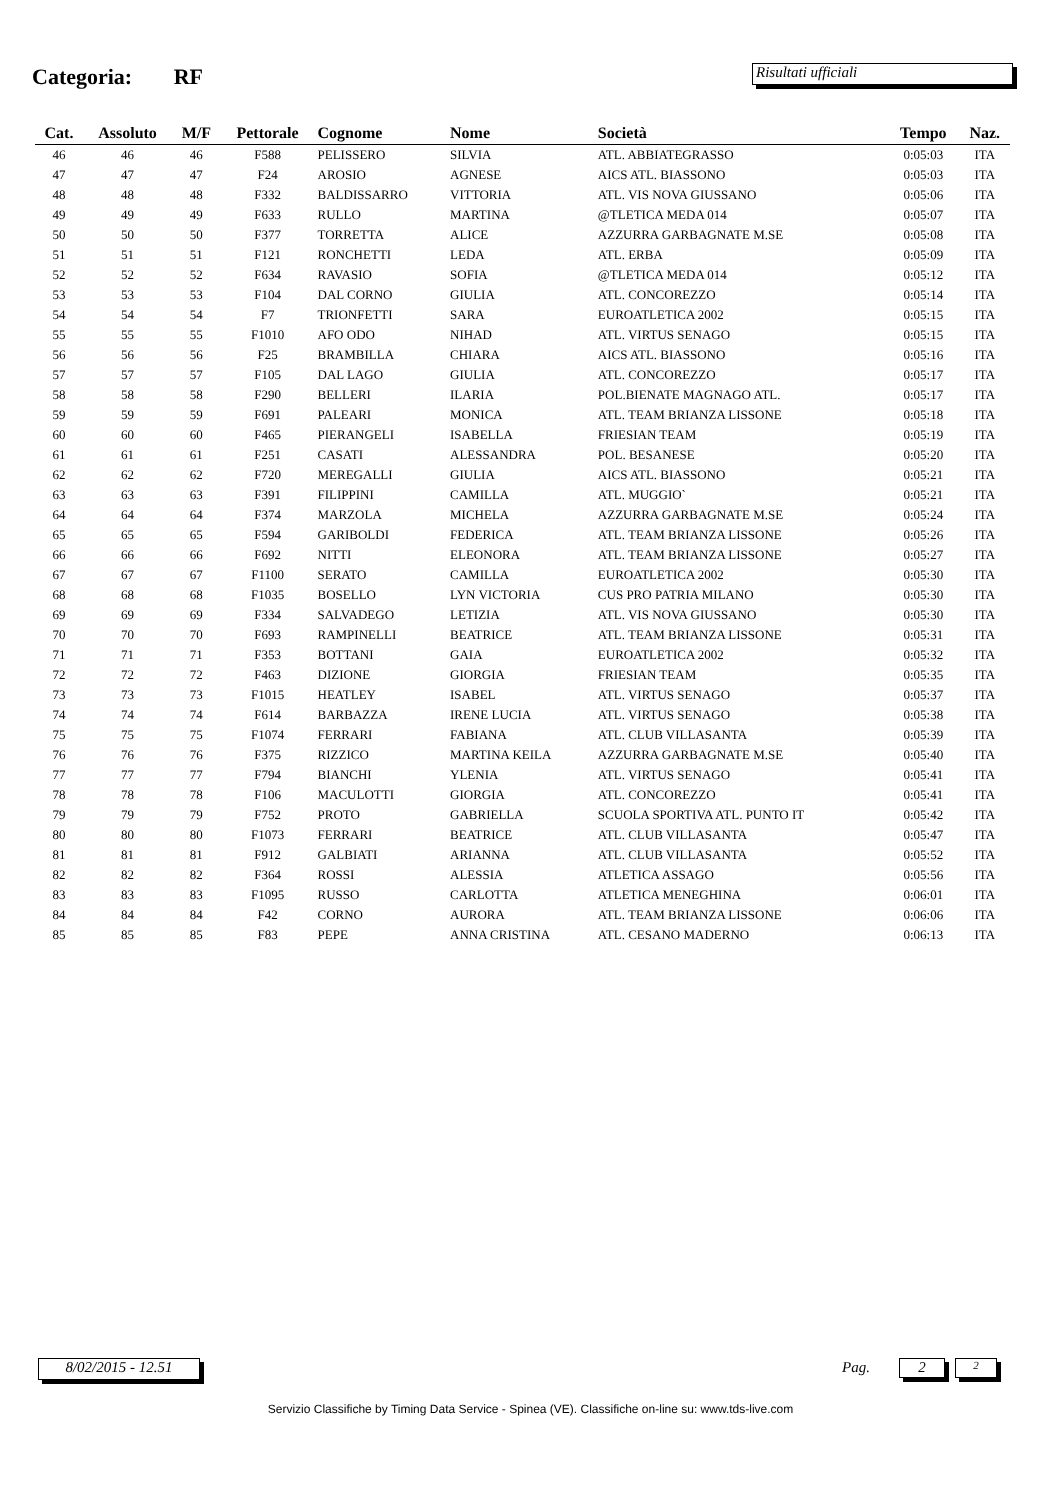Categoria: RF Risultati ufficiali
| Cat. | Assoluto | M/F | Pettorale | Cognome | Nome | Società | Tempo | Naz. |
| --- | --- | --- | --- | --- | --- | --- | --- | --- |
| 46 | 46 | 46 | F588 | PELISSERO | SILVIA | ATL. ABBIATEGRASSO | 0:05:03 | ITA |
| 47 | 47 | 47 | F24 | AROSIO | AGNESE | AICS ATL. BIASSONO | 0:05:03 | ITA |
| 48 | 48 | 48 | F332 | BALDISSARRO | VITTORIA | ATL. VIS NOVA GIUSSANO | 0:05:06 | ITA |
| 49 | 49 | 49 | F633 | RULLO | MARTINA | @TLETICA MEDA 014 | 0:05:07 | ITA |
| 50 | 50 | 50 | F377 | TORRETTA | ALICE | AZZURRA GARBAGNATE M.SE | 0:05:08 | ITA |
| 51 | 51 | 51 | F121 | RONCHETTI | LEDA | ATL. ERBA | 0:05:09 | ITA |
| 52 | 52 | 52 | F634 | RAVASIO | SOFIA | @TLETICA MEDA 014 | 0:05:12 | ITA |
| 53 | 53 | 53 | F104 | DAL CORNO | GIULIA | ATL. CONCOREZZO | 0:05:14 | ITA |
| 54 | 54 | 54 | F7 | TRIONFETTI | SARA | EUROATLETICA 2002 | 0:05:15 | ITA |
| 55 | 55 | 55 | F1010 | AFO ODO | NIHAD | ATL. VIRTUS SENAGO | 0:05:15 | ITA |
| 56 | 56 | 56 | F25 | BRAMBILLA | CHIARA | AICS ATL. BIASSONO | 0:05:16 | ITA |
| 57 | 57 | 57 | F105 | DAL LAGO | GIULIA | ATL. CONCOREZZO | 0:05:17 | ITA |
| 58 | 58 | 58 | F290 | BELLERI | ILARIA | POL.BIENATE MAGNAGO ATL. | 0:05:17 | ITA |
| 59 | 59 | 59 | F691 | PALEARI | MONICA | ATL. TEAM BRIANZA LISSONE | 0:05:18 | ITA |
| 60 | 60 | 60 | F465 | PIERANGELI | ISABELLA | FRIESIAN TEAM | 0:05:19 | ITA |
| 61 | 61 | 61 | F251 | CASATI | ALESSANDRA | POL. BESANESE | 0:05:20 | ITA |
| 62 | 62 | 62 | F720 | MEREGALLI | GIULIA | AICS ATL. BIASSONO | 0:05:21 | ITA |
| 63 | 63 | 63 | F391 | FILIPPINI | CAMILLA | ATL. MUGGIO` | 0:05:21 | ITA |
| 64 | 64 | 64 | F374 | MARZOLA | MICHELA | AZZURRA GARBAGNATE M.SE | 0:05:24 | ITA |
| 65 | 65 | 65 | F594 | GARIBOLDI | FEDERICA | ATL. TEAM BRIANZA LISSONE | 0:05:26 | ITA |
| 66 | 66 | 66 | F692 | NITTI | ELEONORA | ATL. TEAM BRIANZA LISSONE | 0:05:27 | ITA |
| 67 | 67 | 67 | F1100 | SERATO | CAMILLA | EUROATLETICA 2002 | 0:05:30 | ITA |
| 68 | 68 | 68 | F1035 | BOSELLO | LYN VICTORIA | CUS PRO PATRIA MILANO | 0:05:30 | ITA |
| 69 | 69 | 69 | F334 | SALVADEGO | LETIZIA | ATL. VIS NOVA GIUSSANO | 0:05:30 | ITA |
| 70 | 70 | 70 | F693 | RAMPINELLI | BEATRICE | ATL. TEAM BRIANZA LISSONE | 0:05:31 | ITA |
| 71 | 71 | 71 | F353 | BOTTANI | GAIA | EUROATLETICA 2002 | 0:05:32 | ITA |
| 72 | 72 | 72 | F463 | DIZIONE | GIORGIA | FRIESIAN TEAM | 0:05:35 | ITA |
| 73 | 73 | 73 | F1015 | HEATLEY | ISABEL | ATL. VIRTUS SENAGO | 0:05:37 | ITA |
| 74 | 74 | 74 | F614 | BARBAZZA | IRENE LUCIA | ATL. VIRTUS SENAGO | 0:05:38 | ITA |
| 75 | 75 | 75 | F1074 | FERRARI | FABIANA | ATL. CLUB VILLASANTA | 0:05:39 | ITA |
| 76 | 76 | 76 | F375 | RIZZICO | MARTINA KEILA | AZZURRA GARBAGNATE M.SE | 0:05:40 | ITA |
| 77 | 77 | 77 | F794 | BIANCHI | YLENIA | ATL. VIRTUS SENAGO | 0:05:41 | ITA |
| 78 | 78 | 78 | F106 | MACULOTTI | GIORGIA | ATL. CONCOREZZO | 0:05:41 | ITA |
| 79 | 79 | 79 | F752 | PROTO | GABRIELLA | SCUOLA SPORTIVA ATL. PUNTO IT | 0:05:42 | ITA |
| 80 | 80 | 80 | F1073 | FERRARI | BEATRICE | ATL. CLUB VILLASANTA | 0:05:47 | ITA |
| 81 | 81 | 81 | F912 | GALBIATI | ARIANNA | ATL. CLUB VILLASANTA | 0:05:52 | ITA |
| 82 | 82 | 82 | F364 | ROSSI | ALESSIA | ATLETICA ASSAGO | 0:05:56 | ITA |
| 83 | 83 | 83 | F1095 | RUSSO | CARLOTTA | ATLETICA MENEGHINA | 0:06:01 | ITA |
| 84 | 84 | 84 | F42 | CORNO | AURORA | ATL. TEAM BRIANZA LISSONE | 0:06:06 | ITA |
| 85 | 85 | 85 | F83 | PEPE | ANNA CRISTINA | ATL. CESANO MADERNO | 0:06:13 | ITA |
8/02/2015 - 12.51 Pag. 2 2
Servizio Classifiche by Timing Data Service - Spinea (VE). Classifiche on-line su: www.tds-live.com